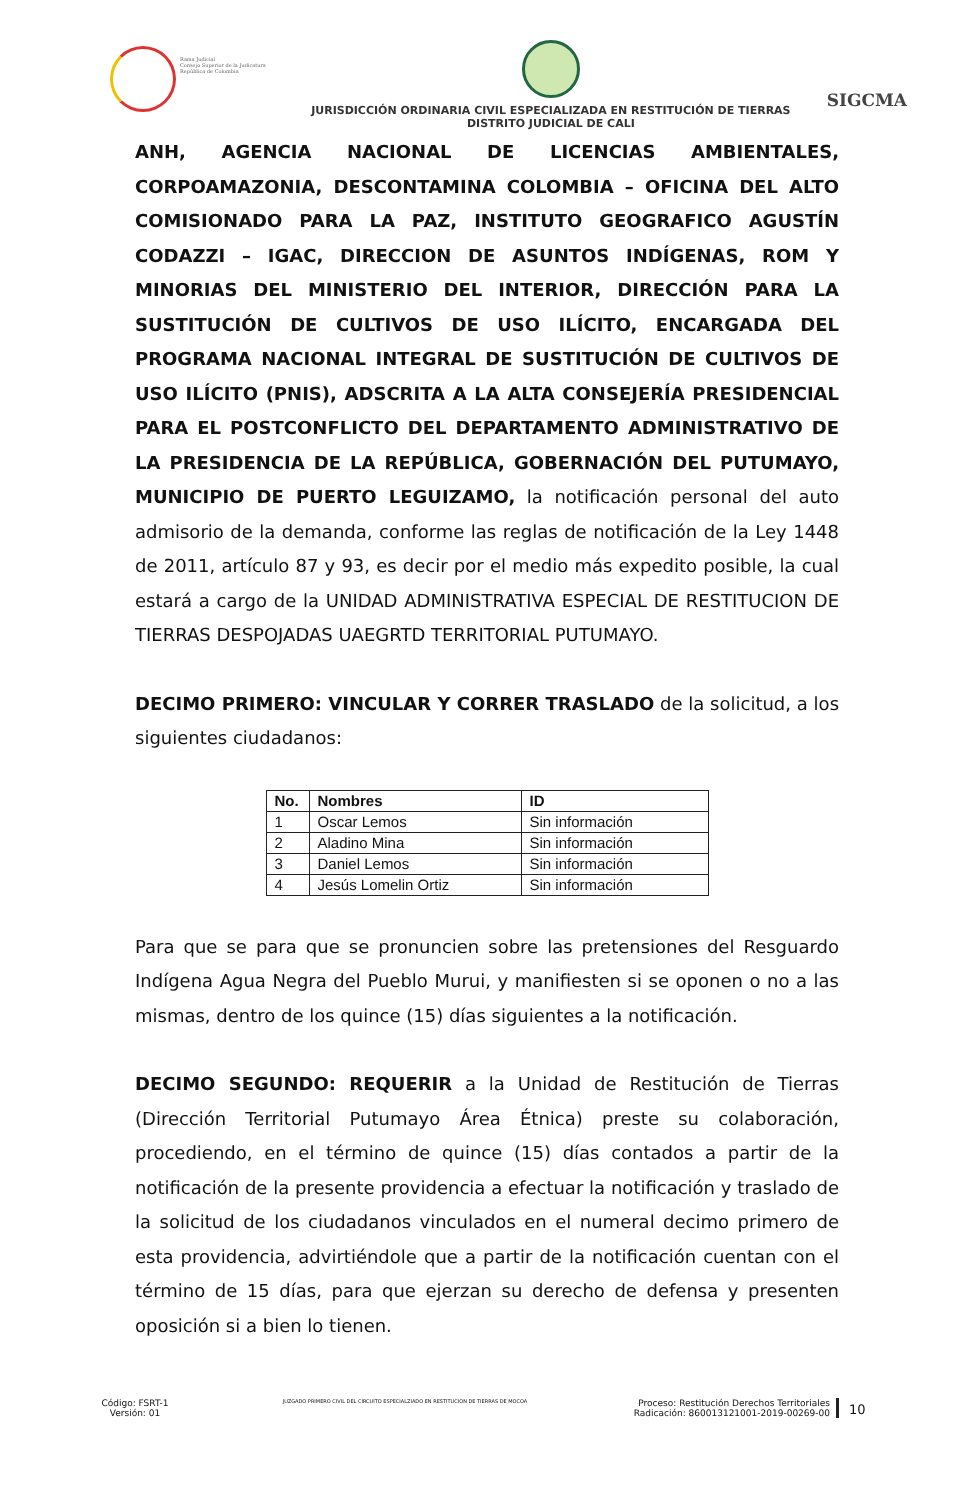Rama Judicial
Consejo Superior de la Judicatura
República de Colombia
JURISDICCIÓN ORDINARIA CIVIL ESPECIALIZADA EN RESTITUCIÓN DE TIERRAS
DISTRITO JUDICIAL DE CALI
SIGCMA
ANH, AGENCIA NACIONAL DE LICENCIAS AMBIENTALES, CORPOAMAZONIA, DESCONTAMINA COLOMBIA – OFICINA DEL ALTO COMISIONADO PARA LA PAZ, INSTITUTO GEOGRAFICO AGUSTÍN CODAZZI – IGAC, DIRECCION DE ASUNTOS INDÍGENAS, ROM Y MINORIAS DEL MINISTERIO DEL INTERIOR, DIRECCIÓN PARA LA SUSTITUCIÓN DE CULTIVOS DE USO ILÍCITO, ENCARGADA DEL PROGRAMA NACIONAL INTEGRAL DE SUSTITUCIÓN DE CULTIVOS DE USO ILÍCITO (PNIS), ADSCRITA A LA ALTA CONSEJERÍA PRESIDENCIAL PARA EL POSTCONFLICTO DEL DEPARTAMENTO ADMINISTRATIVO DE LA PRESIDENCIA DE LA REPÚBLICA, GOBERNACIÓN DEL PUTUMAYO, MUNICIPIO DE PUERTO LEGUIZAMO, la notificación personal del auto admisorio de la demanda, conforme las reglas de notificación de la Ley 1448 de 2011, artículo 87 y 93, es decir por el medio más expedito posible, la cual estará a cargo de la UNIDAD ADMINISTRATIVA ESPECIAL DE RESTITUCION DE TIERRAS DESPOJADAS UAEGRTD TERRITORIAL PUTUMAYO.
DECIMO PRIMERO: VINCULAR Y CORRER TRASLADO de la solicitud, a los siguientes ciudadanos:
| No. | Nombres | ID |
| --- | --- | --- |
| 1 | Oscar Lemos | Sin información |
| 2 | Aladino Mina | Sin información |
| 3 | Daniel Lemos | Sin información |
| 4 | Jesús Lomelin Ortiz | Sin información |
Para que se para que se pronuncien sobre las pretensiones del Resguardo Indígena Agua Negra del Pueblo Murui, y manifiesten si se oponen o no a las mismas, dentro de los quince (15) días siguientes a la notificación.
DECIMO SEGUNDO: REQUERIR a la Unidad de Restitución de Tierras (Dirección Territorial Putumayo Área Étnica) preste su colaboración, procediendo, en el término de quince (15) días contados a partir de la notificación de la presente providencia a efectuar la notificación y traslado de la solicitud de los ciudadanos vinculados en el numeral decimo primero de esta providencia, advirtiéndole que a partir de la notificación cuentan con el término de 15 días, para que ejerzan su derecho de defensa y presenten oposición si a bien lo tienen.
Código: FSRT-1
Versión: 01
JUZGADO PRIMERO CIVIL DEL CIRCUITO ESPECIALZIADO EN RESTITUCION DE TIERRAS DE MOCOA
Proceso: Restitución Derechos Territoriales
Radicación: 860013121001-2019-00269-00
10